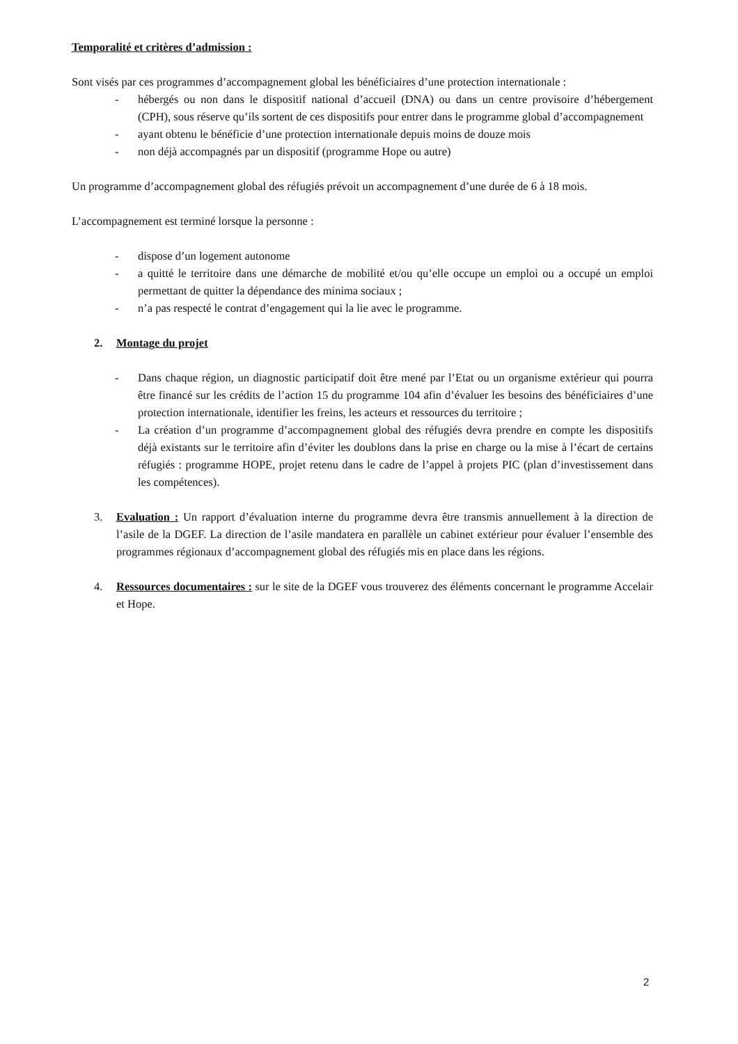Temporalité et critères d’admission :
Sont visés par ces programmes d’accompagnement global les bénéficiaires d’une protection internationale :
- hébergés ou non dans le dispositif national d’accueil (DNA) ou dans un centre provisoire d’hébergement (CPH), sous réserve qu’ils sortent de ces dispositifs pour entrer dans le programme global d’accompagnement
- ayant obtenu le bénéficie d’une protection internationale depuis moins de douze mois
- non déjà accompagnés par un dispositif (programme Hope ou autre)
Un programme d’accompagnement global des réfugiés prévoit un accompagnement d’une durée de 6 à 18 mois.
L’accompagnement est terminé lorsque la personne :
- dispose d’un logement autonome
- a quitté le territoire dans une démarche de mobilité et/ou qu’elle occupe un emploi ou a occupé un emploi permettant de quitter la dépendance des minima sociaux ;
- n’a pas respecté le contrat d’engagement qui la lie avec le programme.
2. Montage du projet
- Dans chaque région, un diagnostic participatif doit être mené par l’Etat ou un organisme extérieur qui pourra être financé sur les crédits de l’action 15 du programme 104 afin d’évaluer les besoins des bénéficiaires d’une protection internationale, identifier les freins, les acteurs et ressources du territoire ;
- La création d’un programme d’accompagnement global des réfugiés devra prendre en compte les dispositifs déjà existants sur le territoire afin d’éviter les doublons dans la prise en charge ou la mise à l’écart de certains réfugiés : programme HOPE, projet retenu dans le cadre de l’appel à projets PIC (plan d’investissement dans les compétences).
3. Evaluation : Un rapport d’évaluation interne du programme devra être transmis annuellement à la direction de l’asile de la DGEF. La direction de l’asile mandatera en parallèle un cabinet extérieur pour évaluer l’ensemble des programmes régionaux d’accompagnement global des réfugiés mis en place dans les régions.
4. Ressources documentaires : sur le site de la DGEF vous trouverez des éléments concernant le programme Accelair et Hope.
2